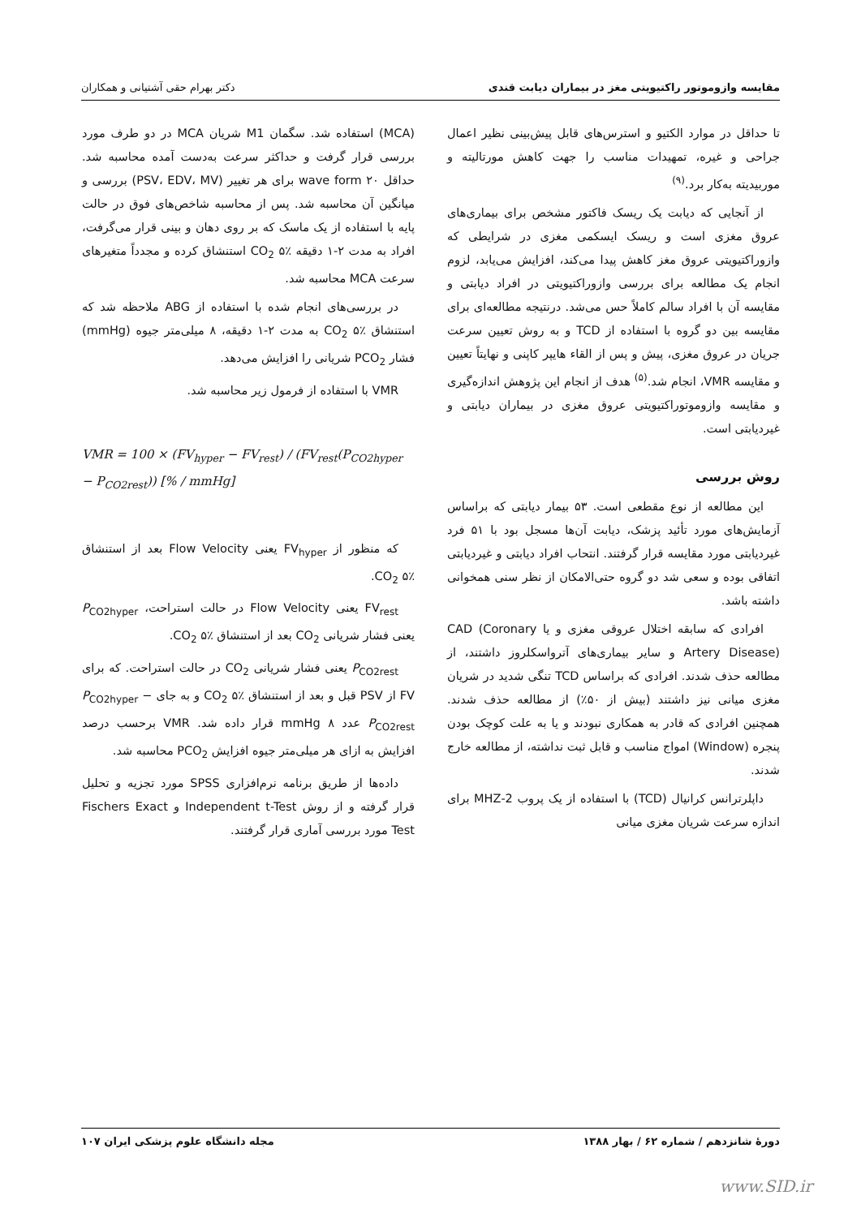مقایسه وازوموتور راکتیویتی مغز در بیماران دیابت قندی دکتر بهرام حقی آشتیانی و همکاران
تا حداقل در موارد الکتیو و استرس‌های قابل پیش‌بینی نظیر اعمال جراحی و غیره، تمهیدات مناسب را جهت کاهش مورتالیته و موربیدیته به‌کار برد.<sup>(۹)</sup>
از آنجایی که دیابت یک ریسک فاکتور مشخص برای بیماری‌های عروق مغزی است و ریسک ایسکمی مغزی در شرایطی که وازوراکتیویتی عروق مغز کاهش پیدا می‌کند، افزایش می‌یابد، لزوم انجام یک مطالعه برای بررسی وازوراکتیویتی در افراد دیابتی و مقایسه آن با افراد سالم کاملاً حس می‌شد. درنتیجه مطالعه‌ای برای مقایسه بین دو گروه با استفاده از TCD و به روش تعیین سرعت جریان در عروق مغزی، پیش و پس از القاء هایپر کاپنی و نهایتاً تعیین و مقایسه VMR، انجام شد.<sup>(۵)</sup> هدف از انجام این پژوهش اندازه‌گیری و مقایسه وازوموتوراکتیویتی عروق مغزی در بیماران دیابتی و غیردیابتی است.
روش بررسی
این مطالعه از نوع مقطعی است. ۵۳ بیمار دیابتی که براساس آزمایش‌های مورد تأئید پزشک، دیابت آن‌ها مسجل بود با ۵۱ فرد غیردیابتی مورد مقایسه قرار گرفتند. انتحاب افراد دیابتی و غیردیابتی اتفاقی بوده و سعی شد دو گروه حتی‌الامکان از نظر سنی همخوانی داشته باشد.
افرادی که سابقه اختلال عروقی مغزی و یا CAD (Coronary Artery Disease) و سایر بیماری‌های آترواسکلروز داشتند، از مطالعه حذف شدند. افرادی که براساس TCD تنگی شدید در شریان مغزی میانی نیز داشتند (بیش از ۵۰٪) از مطالعه حذف شدند. همچنین افرادی که قادر به همکاری نبودند و یا به علت کوچک بودن پنجره (Window) امواج مناسب و قابل ثبت نداشته، از مطالعه خارج شدند.
داپلرترانس کرانیال (TCD) با استفاده از یک پروب 2-MHZ برای اندازه سرعت شریان مغزی میانی
(MCA) استفاده شد. سگمان M1 شریان MCA در دو طرف مورد بررسی قرار گرفت و حداکثر سرعت به‌دست آمده محاسبه شد. حداقل ۲۰ wave form برای هر تغییر (PSV، EDV، MV) بررسی و میانگین آن محاسبه شد. پس از محاسبه شاخص‌های فوق در حالت پایه با استفاده از یک ماسک که بر روی دهان و بینی قرار می‌گرفت، افراد به مدت ۲-۱ دقیقه CO<sub>2</sub> ۵٪ استنشاق کرده و مجدداً متغیرهای سرعت MCA محاسبه شد.
در بررسی‌های انجام شده با استفاده از ABG ملاحظه شد که استنشاق CO<sub>2</sub> ۵٪ به مدت ۲-۱ دقیقه، ۸ میلی‌متر جیوه (mmHg) فشار PCO<sub>2</sub> شریانی را افزایش می‌دهد.
VMR با استفاده از فرمول زیر محاسبه شد.
VMR = 100 × (FV<sub>hyper</sub> − FV<sub>rest</sub>) / (FV<sub>rest</sub>(P<sub>CO2hyper</sub> − P<sub>CO2rest</sub>)) [% / mmHg]
که منظور از FV<sub>hyper</sub> یعنی Flow Velocity بعد از استنشاق CO<sub>2</sub> ۵٪.
FV<sub>rest</sub> یعنی Flow Velocity در حالت استراحت، P<sub>CO2hyper</sub> یعنی فشار شریانی CO<sub>2</sub> بعد از استنشاق CO<sub>2</sub> ۵٪.
P<sub>CO2rest</sub> یعنی فشار شریانی CO<sub>2</sub> در حالت استراحت. که برای FV از PSV قبل و بعد از استنشاق CO<sub>2</sub> ۵٪ و به جای P<sub>CO2hyper</sub> − P<sub>CO2rest</sub> عدد ۸ mmHg قرار داده شد. VMR برحسب درصد افزایش به ازای هر میلی‌متر جیوه افزایش PCO<sub>2</sub> محاسبه شد.
داده‌ها از طریق برنامه نرم‌افزاری SPSS مورد تجزیه و تحلیل قرار گرفته و از روش Independent t-Test و Fischers Exact Test مورد بررسی آماری قرار گرفتند.
دورهٔ شانزدهم / شماره ۶۲ / بهار ۱۳۸۸ مجله دانشگاه علوم پزشکی ایران ۱۰۷
www.SID.ir